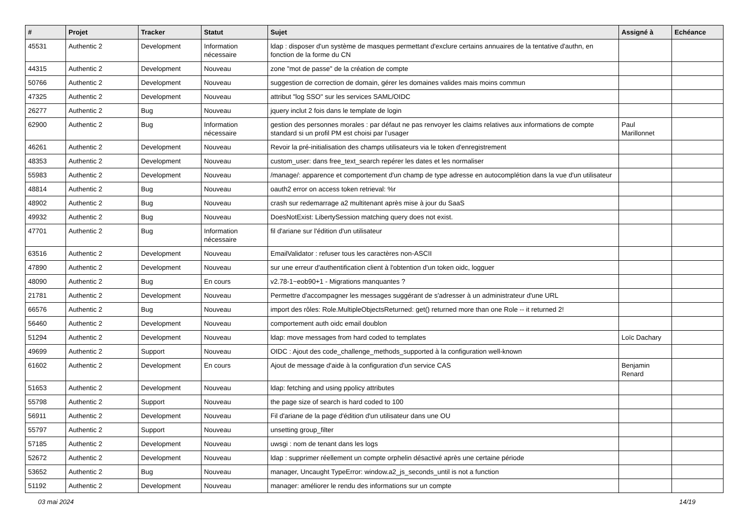| # | Projet | Tracker | Statut | Sujet | Assigné à | Echéance |
| --- | --- | --- | --- | --- | --- | --- |
| 45531 | Authentic 2 | Development | Information nécessaire | ldap : disposer d'un système de masques permettant d'exclure certains annuaires de la tentative d'authn, en fonction de la forme du CN | | |
| 44315 | Authentic 2 | Development | Nouveau | zone "mot de passe" de la création de compte | | |
| 50766 | Authentic 2 | Development | Nouveau | suggestion de correction de domain, gérer les domaines valides mais moins commun | | |
| 47325 | Authentic 2 | Development | Nouveau | attribut "log SSO" sur les services SAML/OIDC | | |
| 26277 | Authentic 2 | Bug | Nouveau | jquery inclut 2 fois dans le template de login | | |
| 62900 | Authentic 2 | Bug | Information nécessaire | gestion des personnes morales : par défaut ne pas renvoyer les claims relatives aux informations de compte standard si un profil PM est choisi par l’usager | Paul Marillonnet | |
| 46261 | Authentic 2 | Development | Nouveau | Revoir la pré-initialisation des champs utilisateurs via le token d'enregistrement | | |
| 48353 | Authentic 2 | Development | Nouveau | custom_user: dans free_text_search repérer les dates et les normaliser | | |
| 55983 | Authentic 2 | Development | Nouveau | /manage/: apparence et comportement d'un champ de type adresse en autocomplétion dans la vue d'un utilisateur | | |
| 48814 | Authentic 2 | Bug | Nouveau | oauth2 error on access token retrieval: %r | | |
| 48902 | Authentic 2 | Bug | Nouveau | crash sur redemarrage a2 multitenant après mise à jour du SaaS | | |
| 49932 | Authentic 2 | Bug | Nouveau | DoesNotExist: LibertySession matching query does not exist. | | |
| 47701 | Authentic 2 | Bug | Information nécessaire | fil d'ariane sur l'édition d'un utilisateur | | |
| 63516 | Authentic 2 | Development | Nouveau | EmailValidator : refuser tous les caractères non-ASCII | | |
| 47890 | Authentic 2 | Development | Nouveau | sur une erreur d'authentification client à l'obtention d'un token oidc, logguer | | |
| 48090 | Authentic 2 | Bug | En cours | v2.78-1~eob90+1 - Migrations manquantes ? | | |
| 21781 | Authentic 2 | Development | Nouveau | Permettre d'accompagner les messages suggérant de s'adresser à un administrateur d'une URL | | |
| 66576 | Authentic 2 | Bug | Nouveau | import des rôles: Role.MultipleObjectsReturned: get() returned more than one Role -- it returned 2! | | |
| 56460 | Authentic 2 | Development | Nouveau | comportement auth oidc email doublon | | |
| 51294 | Authentic 2 | Development | Nouveau | ldap: move messages from hard coded to templates | Loïc Dachary | |
| 49699 | Authentic 2 | Support | Nouveau | OIDC : Ajout des code_challenge_methods_supported à la configuration well-known | | |
| 61602 | Authentic 2 | Development | En cours | Ajout de message d'aide à la configuration d'un service CAS | Benjamin Renard | |
| 51653 | Authentic 2 | Development | Nouveau | ldap: fetching and using ppolicy attributes | | |
| 55798 | Authentic 2 | Support | Nouveau | the page size of search is hard coded to 100 | | |
| 56911 | Authentic 2 | Development | Nouveau | Fil d'ariane de la page d'édition d'un utilisateur dans une OU | | |
| 55797 | Authentic 2 | Support | Nouveau | unsetting group_filter | | |
| 57185 | Authentic 2 | Development | Nouveau | uwsgi : nom de tenant dans les logs | | |
| 52672 | Authentic 2 | Development | Nouveau | ldap : supprimer réellement un compte orphelin désactivé après une certaine période | | |
| 53652 | Authentic 2 | Bug | Nouveau | manager, Uncaught TypeError: window.a2_js_seconds_until is not a function | | |
| 51192 | Authentic 2 | Development | Nouveau | manager: améliorer le rendu des informations sur un compte | | |
03 mai 2024 14/19